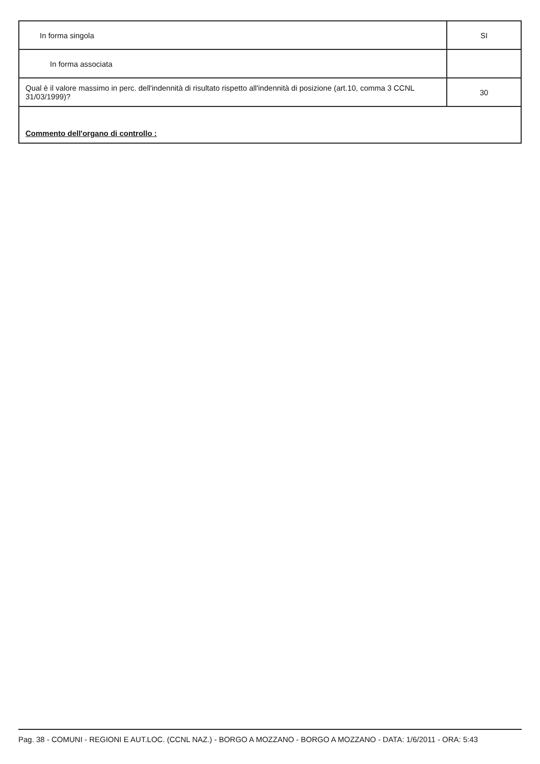| In forma singola | SI |
| In forma associata | |
| Qual è il valore massimo in perc. dell'indennità di risultato rispetto all'indennità di posizione (art.10, comma 3 CCNL 31/03/1999)? | 30 |
| Commento dell'organo di controllo : | |
Pag. 38 - COMUNI - REGIONI E AUT.LOC. (CCNL NAZ.) - BORGO A MOZZANO - BORGO A MOZZANO - DATA: 1/6/2011 - ORA: 5:43